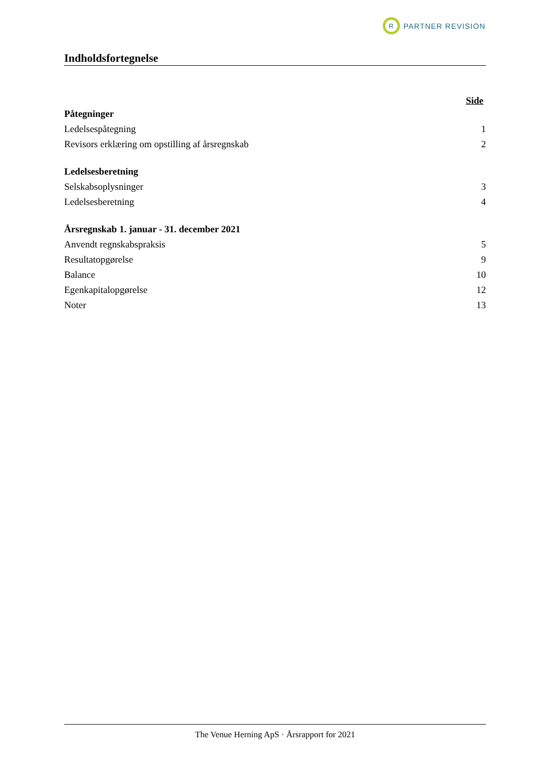R
PARTNER REVISION
Indholdsfortegnelse
Side
Påtegninger
Ledelsespåtegning 1
Revisors erklæring om opstilling af årsregnskab 2
Ledelsesberetning
Selskabsoplysninger 3
Ledelsesberetning 4
Årsregnskab 1. januar - 31. december 2021
Anvendt regnskabspraksis 5
Resultatopgørelse 9
Balance 10
Egenkapitalopgørelse 12
Noter 13
The Venue Herning ApS · Årsrapport for 2021